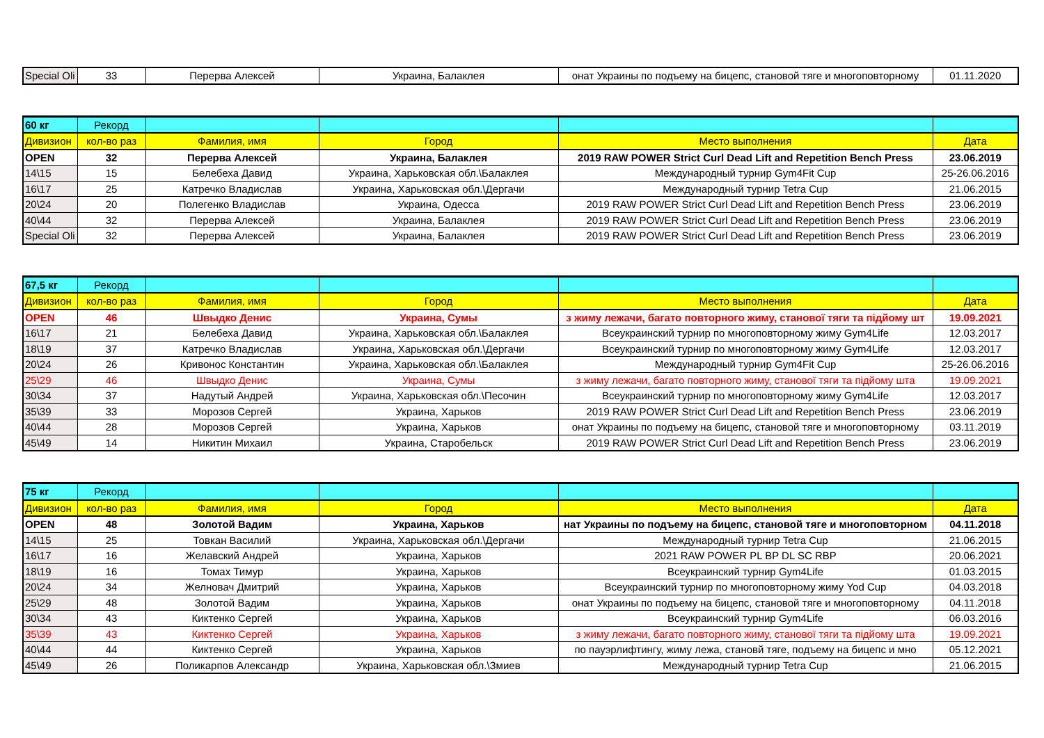| Special Oli | 33 | Перерва Алексей | Украина, Балаклея | онат Украины по подъему на бицепс, становой тяге и многоповторному | 01.11.2020 |
| 60 кг | Рекорд | | | | |
| --- | --- | --- | --- | --- | --- |
| Дивизион | кол-во раз | Фамилия, имя | Город | Место выполнения | Дата |
| OPEN | 32 | Перерва Алексей | Украина, Балаклея | 2019 RAW POWER Strict Curl Dead Lift and Repetition Bench Press | 23.06.2019 |
| 14\15 | 15 | Белебеха Давид | Украина, Харьковская обл.\Балаклея | Международный турнир Gym4Fit Cup | 25-26.06.2016 |
| 16\17 | 25 | Катречко Владислав | Украина, Харьковская обл.\Дергачи | Международный турнир Tetra Cup | 21.06.2015 |
| 20\24 | 20 | Полегенко Владислав | Украина, Одесса | 2019 RAW POWER Strict Curl Dead Lift and Repetition Bench Press | 23.06.2019 |
| 40\44 | 32 | Перерва Алексей | Украина, Балаклея | 2019 RAW POWER Strict Curl Dead Lift and Repetition Bench Press | 23.06.2019 |
| Special Oli | 32 | Перерва Алексей | Украина, Балаклея | 2019 RAW POWER Strict Curl Dead Lift and Repetition Bench Press | 23.06.2019 |
| 67,5 кг | Рекорд | | | | |
| --- | --- | --- | --- | --- | --- |
| Дивизион | кол-во раз | Фамилия, имя | Город | Место выполнения | Дата |
| OPEN | 46 | Швыдко Денис | Украина, Сумы | з жиму лежачи, багато повторного жиму, станової тяги та підйому шт | 19.09.2021 |
| 16\17 | 21 | Белебеха Давид | Украина, Харьковская обл.\Балаклея | Всеукраинский турнир по многоповторному жиму Gym4Life | 12.03.2017 |
| 18\19 | 37 | Катречко Владислав | Украина, Харьковская обл.\Дергачи | Всеукраинский турнир по многоповторному жиму Gym4Life | 12.03.2017 |
| 20\24 | 26 | Кривонос Константин | Украина, Харьковская обл.\Балаклея | Международный турнир Gym4Fit Cup | 25-26.06.2016 |
| 25\29 | 46 | Швыдко Денис | Украина, Сумы | з жиму лежачи, багато повторного жиму, станової тяги та підйому шта | 19.09.2021 |
| 30\34 | 37 | Надутый Андрей | Украина, Харьковская обл.\Песочин | Всеукраинский турнир по многоповторному жиму Gym4Life | 12.03.2017 |
| 35\39 | 33 | Морозов Сергей | Украина, Харьков | 2019 RAW POWER Strict Curl Dead Lift and Repetition Bench Press | 23.06.2019 |
| 40\44 | 28 | Морозов Сергей | Украина, Харьков | онат Украины по подъему на бицепс, становой тяге и многоповторному | 03.11.2019 |
| 45\49 | 14 | Никитин Михаил | Украина, Старобельск | 2019 RAW POWER Strict Curl Dead Lift and Repetition Bench Press | 23.06.2019 |
| 75 кг | Рекорд | | | | |
| --- | --- | --- | --- | --- | --- |
| Дивизион | кол-во раз | Фамилия, имя | Город | Место выполнения | Дата |
| OPEN | 48 | Золотой Вадим | Украина, Харьков | нат Украины по подъему на бицепс, становой тяге и многоповторном | 04.11.2018 |
| 14\15 | 25 | Товкан Василий | Украина, Харьковская обл.\Дергачи | Международный турнир Tetra Cup | 21.06.2015 |
| 16\17 | 16 | Желавский Андрей | Украина, Харьков | 2021 RAW POWER PL BP DL SC RBP | 20.06.2021 |
| 18\19 | 16 | Томах Тимур | Украина, Харьков | Всеукраинский турнир Gym4Life | 01.03.2015 |
| 20\24 | 34 | Желновач Дмитрий | Украина, Харьков | Всеукраинский турнир по многоповторному жиму Yod Cup | 04.03.2018 |
| 25\29 | 48 | Золотой Вадим | Украина, Харьков | онат Украины по подъему на бицепс, становой тяге и многоповторному | 04.11.2018 |
| 30\34 | 43 | Киктенко Сергей | Украина, Харьков | Всеукраинский турнир Gym4Life | 06.03.2016 |
| 35\39 | 43 | Киктенко Сергей | Украина, Харьков | з жиму лежачи, багато повторного жиму, станової тяги та підйому шта | 19.09.2021 |
| 40\44 | 44 | Киктенко Сергей | Украина, Харьков | по пауэрлифтингу, жиму лежа, становй тяге, подъему на бицепс и мно | 05.12.2021 |
| 45\49 | 26 | Поликарпов Александр | Украина, Харьковская обл.\Змиев | Международный турнир Tetra Cup | 21.06.2015 |